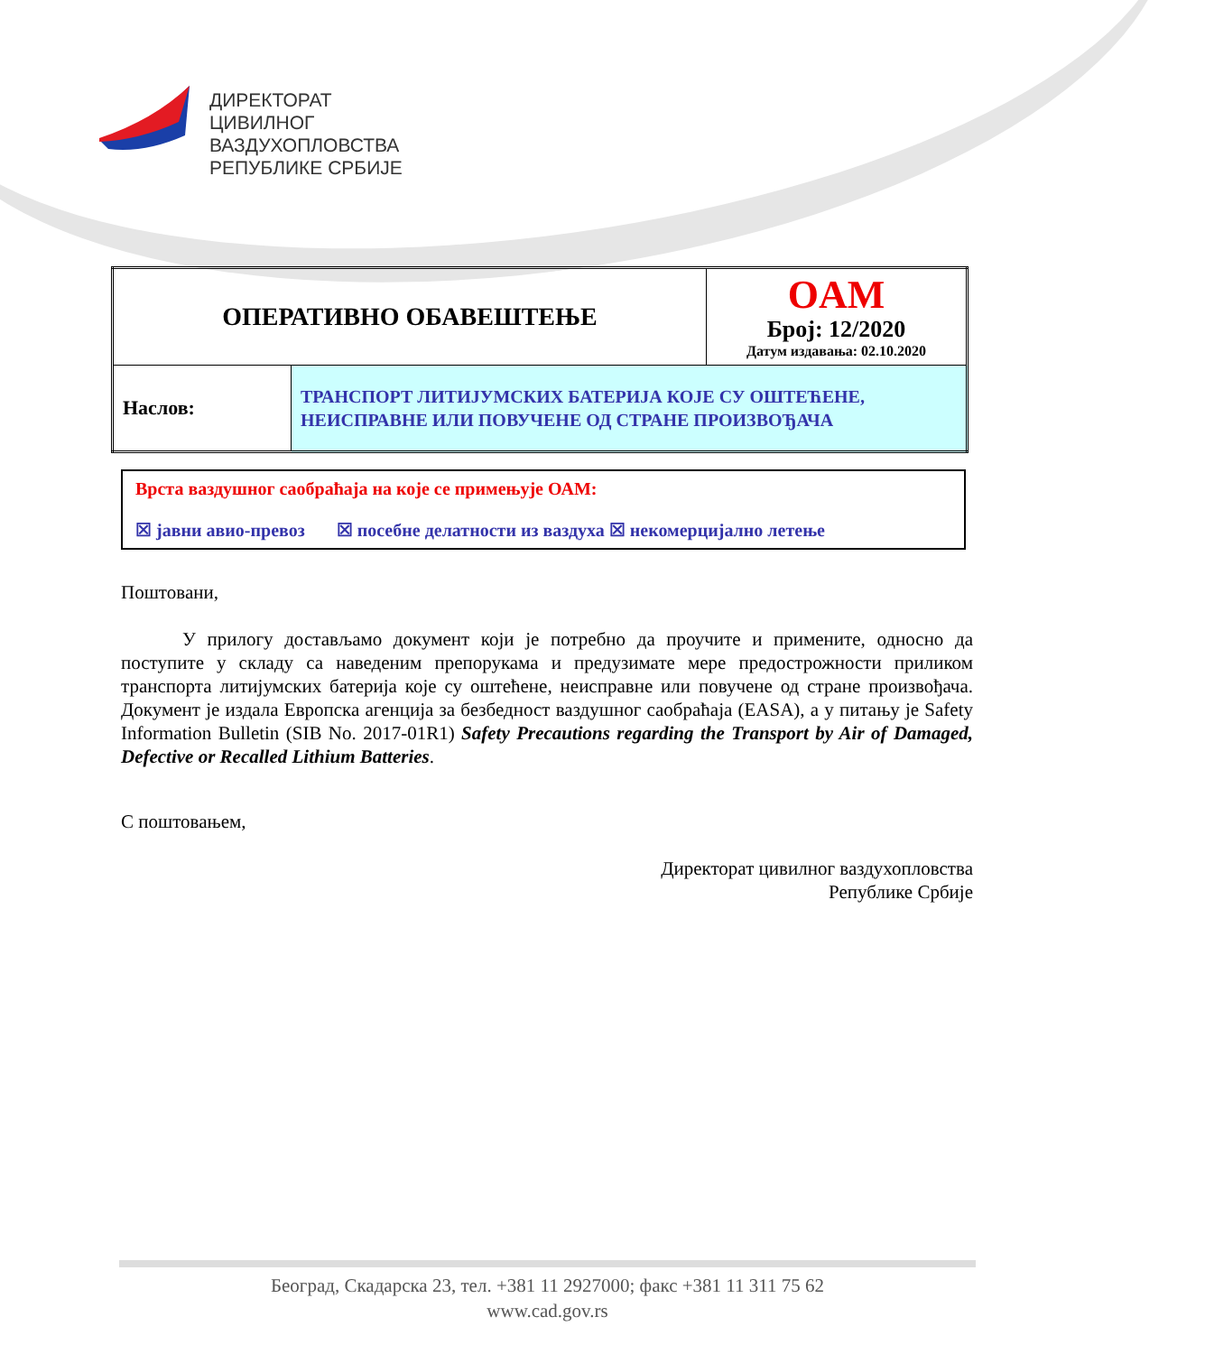ДИРЕКТОРАТ
ЦИВИЛНОГ
ВАЗДУХОПЛОВСТВА
РЕПУБЛИКЕ СРБИЈЕ
| ОПЕРАТИВНО ОБАВЕШТЕЊЕ | | OAM Број: 12/2020 Датум издавања: 02.10.2020 |
| Наслов: | ТРАНСПОРТ ЛИТИЈУМСКИХ БАТЕРИЈА КОЈЕ СУ ОШТЕЋЕНЕ, НЕИСПРАВНЕ ИЛИ ПОВУЧЕНЕ ОД СТРАНЕ ПРОИЗВОЂАЧА | |
Врста ваздушног саобраћаја на које се примењује ОАМ:
☒ јавни авио-превоз ☒ посебне делатности из ваздуха ☒ некомерцијално летење
Поштовани,
У прилогу достављамо документ који је потребно да проучите и примените, односно да поступите у складу са наведеним препорукама и предузимате мере предострожности приликом транспорта литијумских батерија које су оштећене, неисправне или повучене од стране произвођача. Документ је издала Европска агенција за безбедност ваздушног саобраћаја (EASA), а у питању је Safety Information Bulletin (SIB No. 2017-01R1) Safety Precautions regarding the Transport by Air of Damaged, Defective or Recalled Lithium Batteries.
С поштовањем,
Директорат цивилног ваздухопловства
Републике Србије
Београд, Скадарска 23, тел. +381 11 2927000; факс +381 11 311 75 62
www.cad.gov.rs